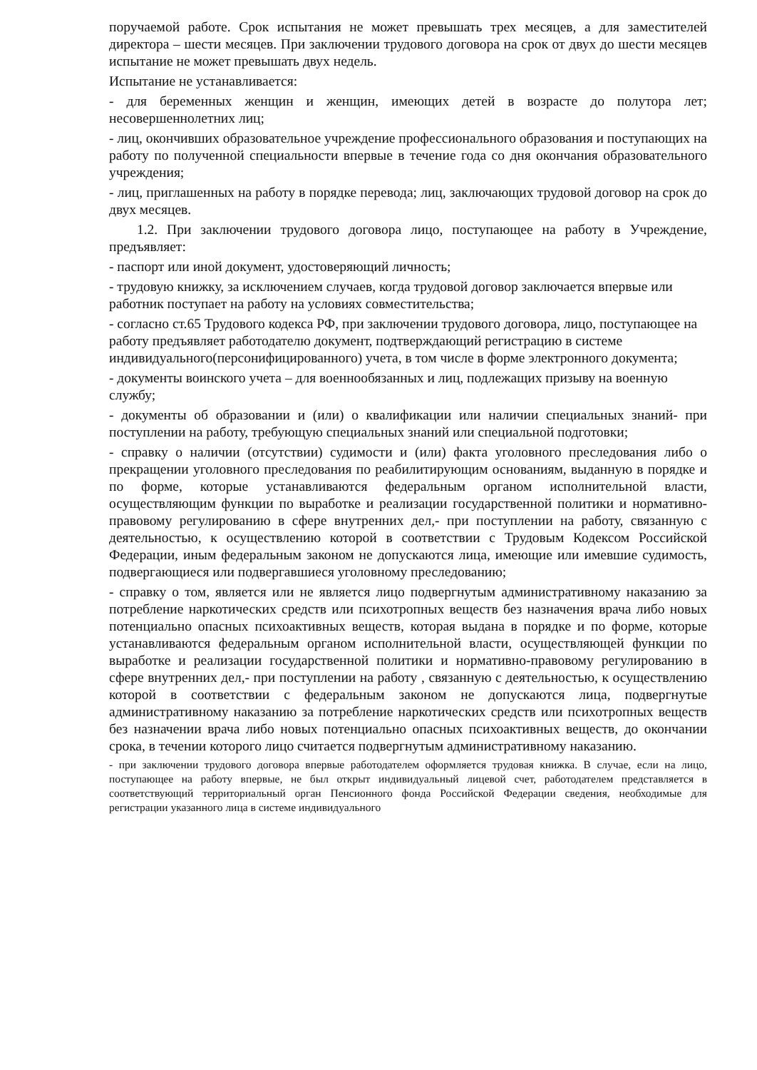поручаемой работе. Срок испытания не может превышать трех месяцев, а для заместителей директора – шести месяцев. При заключении трудового договора на срок от двух до шести месяцев испытание не может превышать двух недель.
Испытание не устанавливается:
- для беременных женщин и женщин, имеющих детей в возрасте до полутора лет; несовершеннолетних лиц;
- лиц, окончивших образовательное учреждение профессионального образования и поступающих на работу по полученной специальности впервые в течение года со дня окончания образовательного учреждения;
- лиц, приглашенных на работу в порядке перевода; лиц, заключающих трудовой договор на срок до двух месяцев.
1.2. При заключении трудового договора лицо, поступающее на работу в Учреждение, предъявляет:
- паспорт или иной документ, удостоверяющий личность;
- трудовую книжку, за исключением случаев, когда трудовой договор заключается впервые или работник поступает на работу на условиях совместительства;
- согласно ст.65 Трудового кодекса РФ, при заключении трудового договора, лицо, поступающее на работу предъявляет работодателю документ, подтверждающий регистрацию в системе индивидуального(персонифицированного) учета, в том числе в форме электронного документа;
- документы воинского учета – для военнообязанных и лиц, подлежащих призыву на военную службу;
- документы об образовании и (или) о квалификации или наличии специальных знаний- при поступлении на работу, требующую специальных знаний или специальной подготовки;
- справку о наличии (отсутствии) судимости и (или) факта уголовного преследования либо о прекращении уголовного преследования по реабилитирующим основаниям, выданную в порядке и по форме, которые устанавливаются федеральным органом исполнительной власти, осуществляющим функции по выработке и реализации государственной политики и нормативно-правовому регулированию в сфере внутренних дел,- при поступлении на работу, связанную с деятельностью, к осуществлению которой в соответствии с Трудовым Кодексом Российской Федерации, иным федеральным законом не допускаются лица, имеющие или имевшие судимость, подвергающиеся или подвергавшиеся уголовному преследованию;
- справку о том, является или не является лицо подвергнутым административному наказанию за потребление наркотических средств или психотропных веществ без назначения врача либо новых потенциально опасных психоактивных веществ, которая выдана в порядке и по форме, которые устанавливаются федеральным органом исполнительной власти, осуществляющей функции по выработке и реализации государственной политики и нормативно-правовому регулированию в сфере внутренних дел,- при поступлении на работу , связанную с деятельностью, к осуществлению которой в соответствии с федеральным законом не допускаются лица, подвергнутые административному наказанию за потребление наркотических средств или психотропных веществ без назначении врача либо новых потенциально опасных психоактивных веществ, до окончании срока, в течении которого лицо считается подвергнутым административному наказанию.
- при заключении трудового договора впервые работодателем оформляется трудовая книжка. В случае, если на лицо, поступающее на работу впервые, не был открыт индивидуальный лицевой счет, работодателем представляется в соответствующий территориальный орган Пенсионного фонда Российской Федерации сведения, необходимые для регистрации указанного лица в системе индивидуального